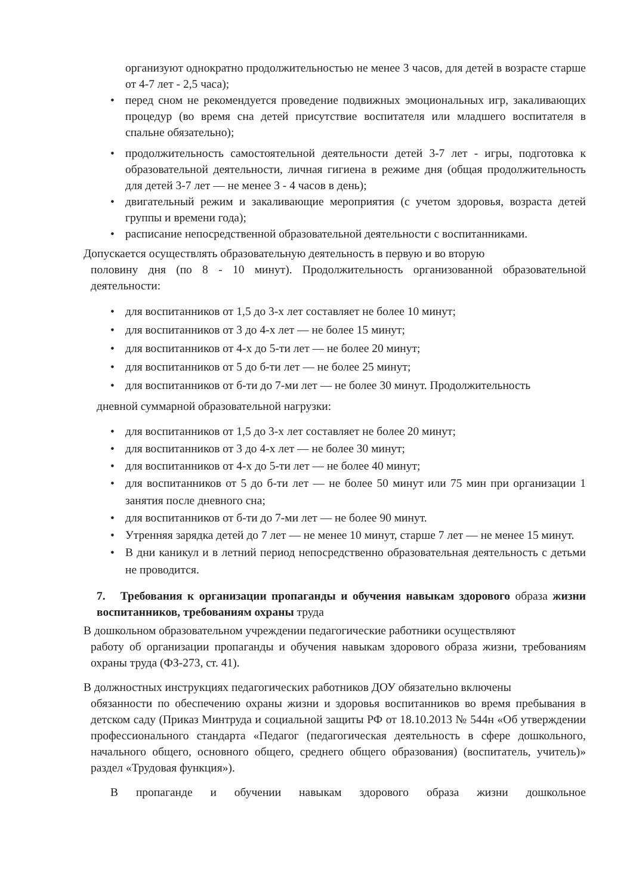организуют однократно продолжительностью не менее 3 часов, для детей в возрасте старше от 4-7 лет - 2,5 часа);
• перед сном не рекомендуется проведение подвижных эмоциональных игр, закаливающих процедур (во время сна детей присутствие воспитателя или младшего воспитателя в спальне обязательно);
• продолжительность самостоятельной деятельности детей 3-7 лет - игры, подготовка к образовательной деятельности, личная гигиена в режиме дня (общая продолжительность для детей 3-7 лет — не менее 3 - 4 часов в день);
• двигательный режим и закаливающие мероприятия (с учетом здоровья, возраста детей группы и времени года);
• расписание непосредственной образовательной деятельности с воспитанниками.
Допускается осуществлять образовательную деятельность в первую и во вторую
половину дня (по 8 - 10 минут). Продолжительность организованной образовательной деятельности:
• для воспитанников от 1,5 до 3-х лет составляет не более 10 минут;
• для воспитанников от 3 до 4-х лет — не более 15 минут;
• для воспитанников от 4-х до 5-ти лет — не более 20 минут;
• для воспитанников от 5 до б-ти лет — не более 25 минут;
• для воспитанников от б-ти до 7-ми лет — не более 30 минут. Продолжительность
дневной суммарной образовательной нагрузки:
• для воспитанников от 1,5 до 3-х лет составляет не более 20 минут;
• для воспитанников от 3 до 4-х лет — не более 30 минут;
• для воспитанников от 4-х до 5-ти лет — не более 40 минут;
• для воспитанников от 5 до б-ти лет — не более 50 минут или 75 мин при организации 1 занятия после дневного сна;
• для воспитанников от б-ти до 7-ми лет — не более 90 минут.
• Утренняя зарядка детей до 7 лет — не менее 10 минут, старше 7 лет — не менее 15 минут.
• В дни каникул и в летний период непосредственно образовательная деятельность с детьми не проводится.
7. Требования к организации пропаганды и обучения навыкам здорового образа жизни воспитанников, требованиям охраны труда
В дошкольном образовательном учреждении педагогические работники осуществляют
работу об организации пропаганды и обучения навыкам здорового образа жизни, требованиям охраны труда (ФЗ-273, ст. 41).
В должностных инструкциях педагогических работников ДОУ обязательно включены
обязанности по обеспечению охраны жизни и здоровья воспитанников во время пребывания в детском саду (Приказ Минтруда и социальной защиты РФ от 18.10.2013 № 544н «Об утверждении профессионального стандарта «Педагог (педагогическая деятельность в сфере дошкольного, начального общего, основного общего, среднего общего образования) (воспитатель, учитель)» раздел «Трудовая функция»).
В пропаганде и обучении навыкам здорового образа жизни дошкольное